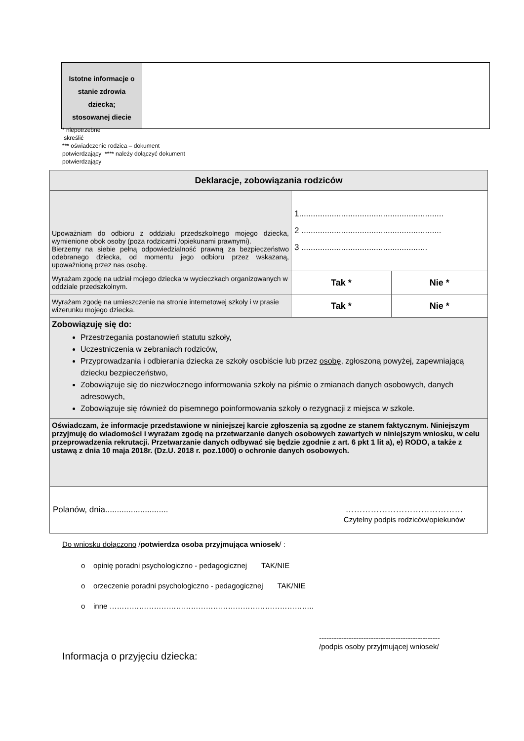| Istotne informacje o stanie zdrowia dziecka; stosowanej diecie | |
* niepotrzebne
skreślić
*** oświadczenie rodzica – dokument
potwierdzający **** należy dołączyć dokument
potwierdzający
| Deklaracje, zobowiązania rodziców | | |
| Upoważniam do odbioru z oddziału przedszkolnego mojego dziecka, wymienione obok osoby (poza rodzicami /opiekunami prawnymi). Bierzemy na siebie pełną odpowiedzialność prawną za bezpieczeństwo odebranego dziecka, od momentu jego odbioru przez wskazaną, upoważnioną przez nas osobę. | 1.............................................................. 2 ............................................................ 3 ...................................................... | |
| Wyrażam zgodę na udział mojego dziecka w wycieczkach organizowanych w oddziale przedszkolnym. | Tak * | Nie * |
| Wyrażam zgodę na umieszczenie na stronie internetowej szkoły i w prasie wizerunku mojego dziecka. | Tak * | Nie * |
| Zobowiązuję się do: Przestrzegania postanowień statutu szkoły, Uczestniczenia w zebraniach rodziców, Przyprowadzania i odbierania dziecka ze szkoły osobiście lub przez osobę , zgłoszoną powyżej, zapewniającą dziecku bezpieczeństwo, Zobowiązuje się do niezwłocznego informowania szkoły na piśmie o zmianach danych osobowych, danych adresowych, Zobowiązuje się również do pisemnego poinformowania szkoły o rezygnacji z miejsca w szkole. | | |
| Oświadczam, że informacje przedstawione w niniejszej karcie zgłoszenia są zgodne ze stanem faktycznym. Niniejszym przyjmuję do wiadomości i wyrażam zgodę na przetwarzanie danych osobowych zawartych w niniejszym wniosku, w celu przeprowadzenia rekrutacji. Przetwarzanie danych odbywać się będzie zgodnie z art. 6 pkt 1 lit a), e) RODO, a także z ustawą z dnia 10 maja 2018r. (Dz.U. 2018 r. poz.1000) o ochronie danych osobowych. | | |
| Polanów, dnia........................... …………………………………… Czytelny podpis rodziców/opiekunów | | |
Do wniosku dołączono /potwierdza osoba przyjmująca wniosek/ :
o opinię poradni psychologiczno - pedagogicznej TAK/NIE
o orzeczenie poradni psychologiczno - pedagogicznej TAK/NIE
o inne ………………………………………………………………………..
-------------------------------------------------
/podpis osoby przyjmującej wniosek/
Informacja o przyjęciu dziecka: